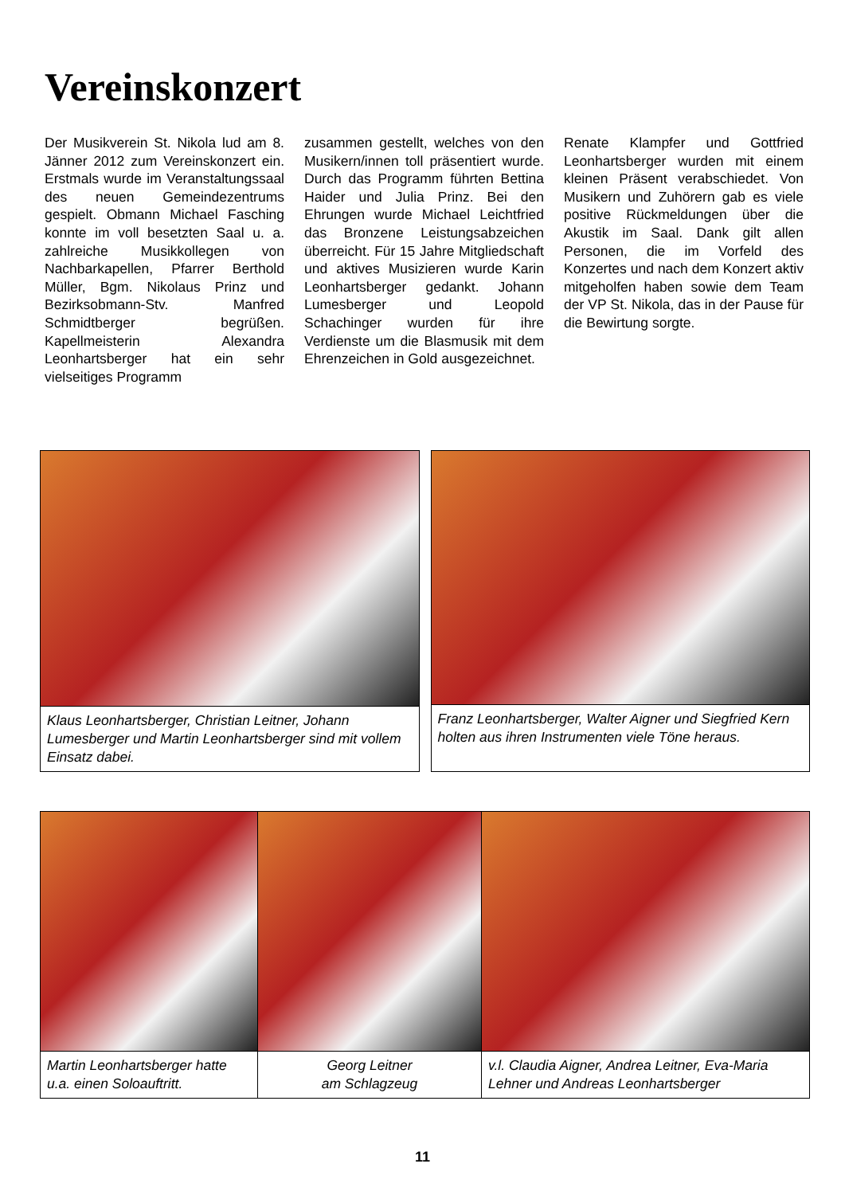Vereinskonzert
Der Musikverein St. Nikola lud am 8. Jänner 2012 zum Vereinskonzert ein. Erstmals wurde im Veranstaltungssaal des neuen Gemeindezentrums gespielt. Obmann Michael Fasching konnte im voll besetzten Saal u. a. zahlreiche Musikkollegen von Nachbarkapellen, Pfarrer Berthold Müller, Bgm. Nikolaus Prinz und Bezirksobmann-Stv. Manfred Schmidtberger begrüßen. Kapellmeisterin Alexandra Leonhartsberger hat ein sehr vielseitiges Programm
zusammen gestellt, welches von den Musikern/innen toll präsentiert wurde. Durch das Programm führten Bettina Haider und Julia Prinz. Bei den Ehrungen wurde Michael Leichtfried das Bronzene Leistungsabzeichen überreicht. Für 15 Jahre Mitgliedschaft und aktives Musizieren wurde Karin Leonhartsberger gedankt. Johann Lumesberger und Leopold Schachinger wurden für ihre Verdienste um die Blasmusik mit dem Ehrenzeichen in Gold ausgezeichnet.
Renate Klampfer und Gottfried Leonhartsberger wurden mit einem kleinen Präsent verabschiedet. Von Musikern und Zuhörern gab es viele positive Rückmeldungen über die Akustik im Saal. Dank gilt allen Personen, die im Vorfeld des Konzertes und nach dem Konzert aktiv mitgeholfen haben sowie dem Team der VP St. Nikola, das in der Pause für die Bewirtung sorgte.
Klaus Leonhartsberger, Christian Leitner, Johann Lumesberger und Martin Leonhartsberger sind mit vollem Einsatz dabei.
Franz Leonhartsberger, Walter Aigner und Siegfried Kern holten aus ihren Instrumenten viele Töne heraus.
Martin Leonhartsberger hatte u.a. einen Soloauftritt.
Georg Leitner
am Schlagzeug
v.l. Claudia Aigner, Andrea Leitner, Eva-Maria Lehner und Andreas Leonhartsberger
11